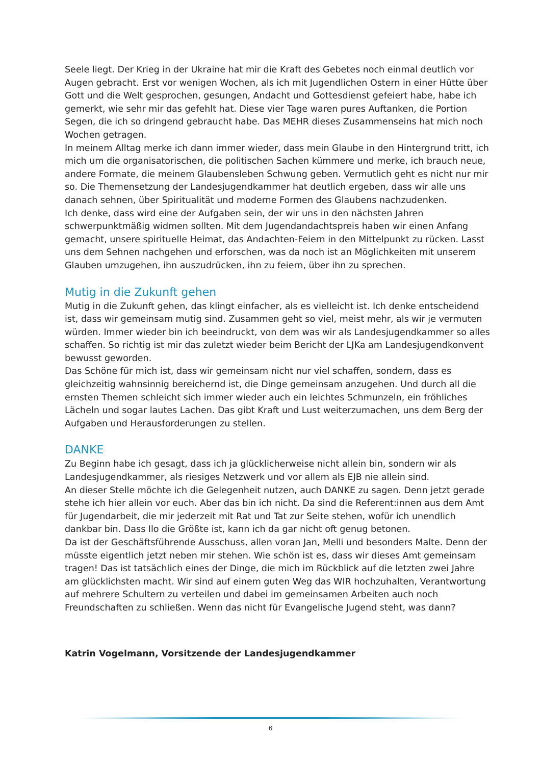Seele liegt. Der Krieg in der Ukraine hat mir die Kraft des Gebetes noch einmal deutlich vor Augen gebracht. Erst vor wenigen Wochen, als ich mit Jugendlichen Ostern in einer Hütte über Gott und die Welt gesprochen, gesungen, Andacht und Gottesdienst gefeiert habe, habe ich gemerkt, wie sehr mir das gefehlt hat. Diese vier Tage waren pures Auftanken, die Portion Segen, die ich so dringend gebraucht habe. Das MEHR dieses Zusammenseins hat mich noch Wochen getragen.
In meinem Alltag merke ich dann immer wieder, dass mein Glaube in den Hintergrund tritt, ich mich um die organisatorischen, die politischen Sachen kümmere und merke, ich brauch neue, andere Formate, die meinem Glaubensleben Schwung geben. Vermutlich geht es nicht nur mir so. Die Themensetzung der Landesjugendkammer hat deutlich ergeben, dass wir alle uns danach sehnen, über Spiritualität und moderne Formen des Glaubens nachzudenken.
Ich denke, dass wird eine der Aufgaben sein, der wir uns in den nächsten Jahren schwerpunktmäßig widmen sollten. Mit dem Jugendandachtspreis haben wir einen Anfang gemacht, unsere spirituelle Heimat, das Andachten-Feiern in den Mittelpunkt zu rücken. Lasst uns dem Sehnen nachgehen und erforschen, was da noch ist an Möglichkeiten mit unserem Glauben umzugehen, ihn auszudrücken, ihn zu feiern, über ihn zu sprechen.
Mutig in die Zukunft gehen
Mutig in die Zukunft gehen, das klingt einfacher, als es vielleicht ist. Ich denke entscheidend ist, dass wir gemeinsam mutig sind. Zusammen geht so viel, meist mehr, als wir je vermuten würden. Immer wieder bin ich beeindruckt, von dem was wir als Landesjugendkammer so alles schaffen. So richtig ist mir das zuletzt wieder beim Bericht der LJKa am Landesjugendkonvent bewusst geworden.
Das Schöne für mich ist, dass wir gemeinsam nicht nur viel schaffen, sondern, dass es gleichzeitig wahnsinnig bereichernd ist, die Dinge gemeinsam anzugehen. Und durch all die ernsten Themen schleicht sich immer wieder auch ein leichtes Schmunzeln, ein fröhliches Lächeln und sogar lautes Lachen. Das gibt Kraft und Lust weiterzumachen, uns dem Berg der Aufgaben und Herausforderungen zu stellen.
DANKE
Zu Beginn habe ich gesagt, dass ich ja glücklicherweise nicht allein bin, sondern wir als Landesjugendkammer, als riesiges Netzwerk und vor allem als EJB nie allein sind.
An dieser Stelle möchte ich die Gelegenheit nutzen, auch DANKE zu sagen. Denn jetzt gerade stehe ich hier allein vor euch. Aber das bin ich nicht. Da sind die Referent:innen aus dem Amt für Jugendarbeit, die mir jederzeit mit Rat und Tat zur Seite stehen, wofür ich unendlich dankbar bin. Dass Ilo die Größte ist, kann ich da gar nicht oft genug betonen.
Da ist der Geschäftsführende Ausschuss, allen voran Jan, Melli und besonders Malte. Denn der müsste eigentlich jetzt neben mir stehen. Wie schön ist es, dass wir dieses Amt gemeinsam tragen! Das ist tatsächlich eines der Dinge, die mich im Rückblick auf die letzten zwei Jahre am glücklichsten macht. Wir sind auf einem guten Weg das WIR hochzuhalten, Verantwortung auf mehrere Schultern zu verteilen und dabei im gemeinsamen Arbeiten auch noch Freundschaften zu schließen. Wenn das nicht für Evangelische Jugend steht, was dann?
Katrin Vogelmann, Vorsitzende der Landesjugendkammer
6